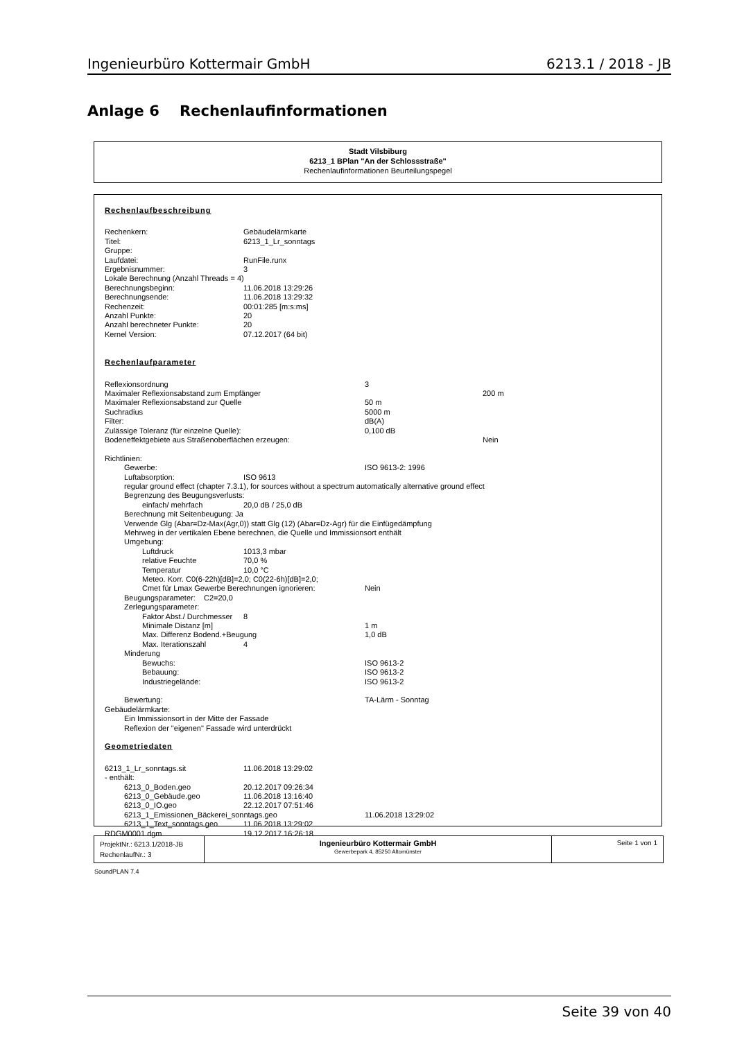Ingenieurbüro Kottermair GmbH 6213.1 / 2018 - JB
Anlage 6 Rechenlaufinformationen
Stadt Vilsbiburg
6213_1 BPlan "An der Schlossstraße"
Rechenlaufinformationen Beurteilungspegel
Rechenlaufbeschreibung
Rechenkern: Gebäudelärmkarte
Titel: 6213_1_Lr_sonntags
Gruppe:
Laufdatei: RunFile.runx
Ergebnisnummer: 3
Lokale Berechnung (Anzahl Threads = 4)
Berechnungsbeginn: 11.06.2018 13:29:26
Berechnungsende: 11.06.2018 13:29:32
Rechenzeit: 00:01:285 [m:s:ms]
Anzahl Punkte: 20
Anzahl berechneter Punkte: 20
Kernel Version: 07.12.2017 (64 bit)
Rechenlaufparameter
Reflexionsordnung 3
Maximaler Reflexionsabstand zum Empfänger 200 m
Maximaler Reflexionsabstand zur Quelle 50 m
Suchradius 5000 m
Filter: dB(A)
Zulässige Toleranz (für einzelne Quelle): 0,100 dB
Bodeneffektgebiete aus Straßenoberflächen erzeugen: Nein
Richtlinien:
Gewerbe: ISO 9613-2: 1996
Luftabsorption: ISO 9613
regular ground effect (chapter 7.3.1), for sources without a spectrum automatically alternative ground effect
Begrenzung des Beugungsverlusts:
einfach/ mehrfach 20,0 dB / 25,0 dB
Berechnung mit Seitenbeugung: Ja
Verwende Glg (Abar=Dz-Max(Agr,0)) statt Glg (12) (Abar=Dz-Agr) für die Einfügedämpfung
Mehrweg in der vertikalen Ebene berechnen, die Quelle und Immissionsort enthält
Umgebung:
Luftdruck 1013,3 mbar
relative Feuchte 70,0 %
Temperatur 10,0 °C
Meteo. Korr. C0(6-22h)[dB]=2,0; C0(22-6h)[dB]=2,0;
Cmet für Lmax Gewerbe Berechnungen ignorieren: Nein
Beugungsparameter: C2=20,0
Zerlegungsparameter:
Faktor Abst./ Durchmesser 8
Minimale Distanz [m] 1 m
Max. Differenz Bodend.+Beugung 1,0 dB
Max. Iterationszahl 4
Minderung
Bewuchs: ISO 9613-2
Bebauung: ISO 9613-2
Industriegelände: ISO 9613-2
Bewertung: TA-Lärm - Sonntag
Gebäudelärmkarte:
Ein Immissionsort in der Mitte der Fassade
Reflexion der "eigenen" Fassade wird unterdrückt
Geometriedaten
6213_1_Lr_sonntags.sit 11.06.2018 13:29:02
- enthält:
6213_0_Boden.geo 20.12.2017 09:26:34
6213_0_Gebäude.geo 11.06.2018 13:16:40
6213_0_IO.geo 22.12.2017 07:51:46
6213_1_Emissionen_Bäckerei_sonntags.geo 11.06.2018 13:29:02
6213_1_Text_sonntags.geo 11.06.2018 13:29:02
RDGM0001.dgm 19.12.2017 16:26:18
ProjektNr.: 6213.1/2018-JB
RechenlaufNr.: 3
Ingenieurbüro Kottermair GmbH
Gewerbepark 4, 85250 Altomünster
Seite 1 von 1
SoundPLAN 7.4
Seite 39 von 40